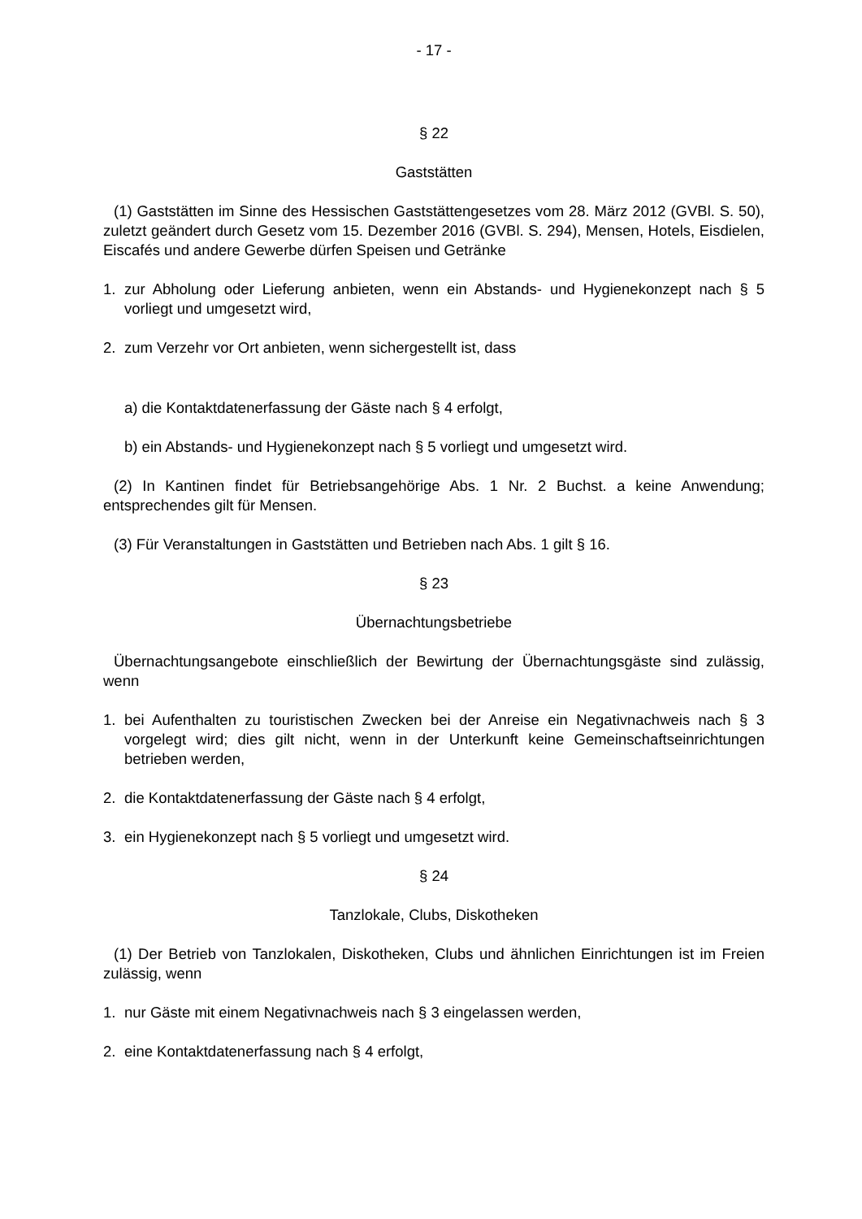- 17 -
§ 22
Gaststätten
(1) Gaststätten im Sinne des Hessischen Gaststättengesetzes vom 28. März 2012 (GVBl. S. 50), zuletzt geändert durch Gesetz vom 15. Dezember 2016 (GVBl. S. 294), Mensen, Hotels, Eisdielen, Eiscafés und andere Gewerbe dürfen Speisen und Getränke
1. zur Abholung oder Lieferung anbieten, wenn ein Abstands- und Hygienekonzept nach § 5 vorliegt und umgesetzt wird,
2. zum Verzehr vor Ort anbieten, wenn sichergestellt ist, dass
a) die Kontaktdatenerfassung der Gäste nach § 4 erfolgt,
b) ein Abstands- und Hygienekonzept nach § 5 vorliegt und umgesetzt wird.
(2) In Kantinen findet für Betriebsangehörige Abs. 1 Nr. 2 Buchst. a keine Anwendung; entsprechendes gilt für Mensen.
(3) Für Veranstaltungen in Gaststätten und Betrieben nach Abs. 1 gilt § 16.
§ 23
Übernachtungsbetriebe
Übernachtungsangebote einschließlich der Bewirtung der Übernachtungsgäste sind zulässig, wenn
1. bei Aufenthalten zu touristischen Zwecken bei der Anreise ein Negativnachweis nach § 3 vorgelegt wird; dies gilt nicht, wenn in der Unterkunft keine Gemeinschaftseinrichtungen betrieben werden,
2. die Kontaktdatenerfassung der Gäste nach § 4 erfolgt,
3. ein Hygienekonzept nach § 5 vorliegt und umgesetzt wird.
§ 24
Tanzlokale, Clubs, Diskotheken
(1) Der Betrieb von Tanzlokalen, Diskotheken, Clubs und ähnlichen Einrichtungen ist im Freien zulässig, wenn
1. nur Gäste mit einem Negativnachweis nach § 3 eingelassen werden,
2. eine Kontaktdatenerfassung nach § 4 erfolgt,